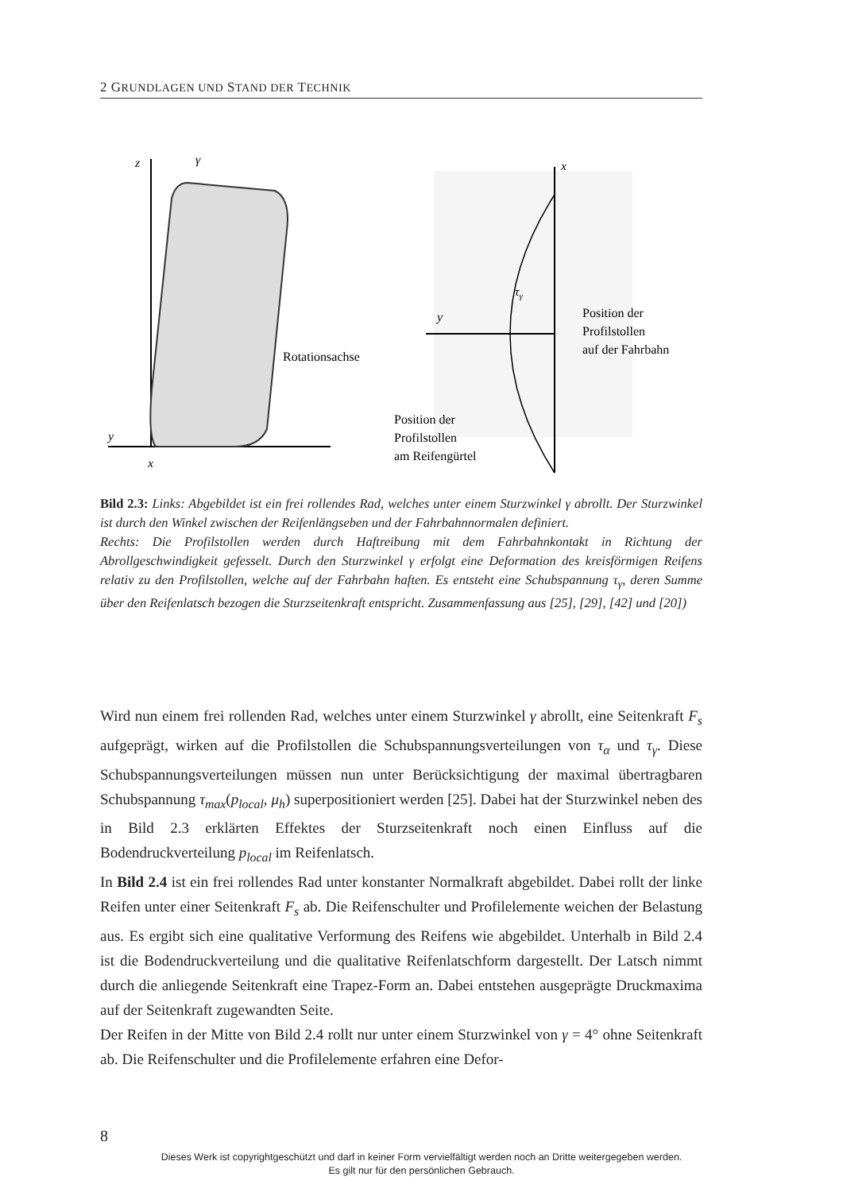2 GRUNDLAGEN UND STAND DER TECHNIK
z
γ
y
x
Rotationsachse
x
y
τγ
Position der
Profilstollen
auf der Fahrbahn
Position der
Profilstollen
am Reifengürtel
Bild 2.3: Links: Abgebildet ist ein frei rollendes Rad, welches unter einem Sturzwinkel γ abrollt. Der Sturzwinkel ist durch den Winkel zwischen der Reifenlängseben und der Fahrbahnnormalen definiert.
Rechts: Die Profilstollen werden durch Haftreibung mit dem Fahrbahnkontakt in Richtung der Abrollgeschwindigkeit gefesselt. Durch den Sturzwinkel γ erfolgt eine Deformation des kreisförmigen Reifens relativ zu den Profilstollen, welche auf der Fahrbahn haften. Es entsteht eine Schubspannung τ<sub>γ</sub>, deren Summe über den Reifenlatsch bezogen die Sturzseitenkraft entspricht. Zusammenfassung aus [25], [29], [42] und [20])
Wird nun einem frei rollenden Rad, welches unter einem Sturzwinkel γ abrollt, eine Seitenkraft F<sub>s</sub> aufgeprägt, wirken auf die Profilstollen die Schubspannungsverteilungen von τ<sub>α</sub> und τ<sub>γ</sub>. Diese Schubspannungsverteilungen müssen nun unter Berücksichtigung der maximal übertragbaren Schubspannung τ<sub>max</sub>(p<sub>local</sub>, μ<sub>h</sub>) superpositioniert werden [25]. Dabei hat der Sturzwinkel neben des in Bild 2.3 erklärten Effektes der Sturzseitenkraft noch einen Einfluss auf die Bodendruckverteilung p<sub>local</sub> im Reifenlatsch.
In Bild 2.4 ist ein frei rollendes Rad unter konstanter Normalkraft abgebildet. Dabei rollt der linke Reifen unter einer Seitenkraft F<sub>s</sub> ab. Die Reifenschulter und Profilelemente weichen der Belastung aus. Es ergibt sich eine qualitative Verformung des Reifens wie abgebildet. Unterhalb in Bild 2.4 ist die Bodendruckverteilung und die qualitative Reifenlatschform dargestellt. Der Latsch nimmt durch die anliegende Seitenkraft eine Trapez-Form an. Dabei entstehen ausgeprägte Druckmaxima auf der Seitenkraft zugewandten Seite.
Der Reifen in der Mitte von Bild 2.4 rollt nur unter einem Sturzwinkel von γ = 4° ohne Seitenkraft ab. Die Reifenschulter und die Profilelemente erfahren eine Defor-
8
Dieses Werk ist copyrightgeschützt und darf in keiner Form vervielfältigt werden noch an Dritte weitergegeben werden.
Es gilt nur für den persönlichen Gebrauch.